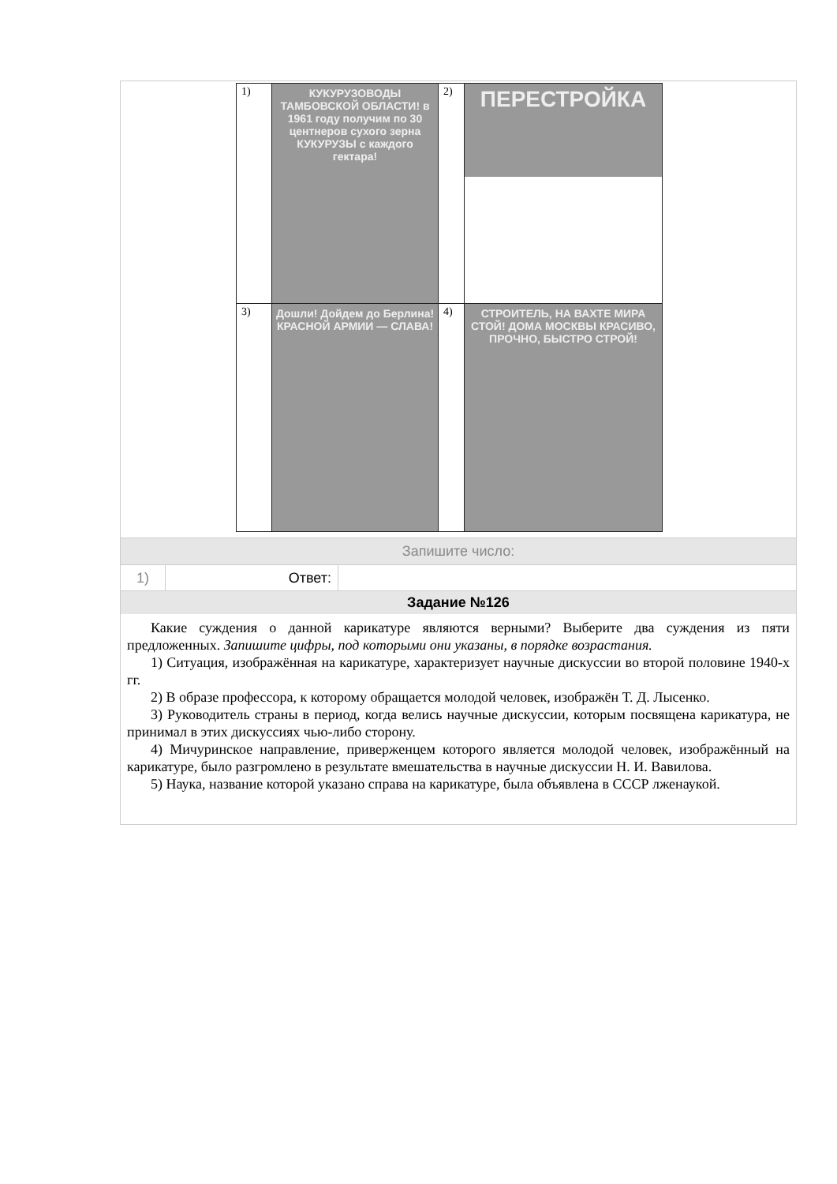| 1) | КУКУРУЗОВОДЫ ТАМБОВСКОЙ ОБЛАСТИ! в 1961 году получим по 30 центнеров сухого зерна КУКУРУЗЫ с каждого гектара! | 2) | ПЕРЕСТРОЙКА |
| 3) | Дошли! Дойдем до Берлина! КРАСНОЙ АРМИИ — СЛАВА! | 4) | СТРОИТЕЛЬ, НА ВАХТЕ МИРА СТОЙ! ДОМА МОСКВЫ КРАСИВО, ПРОЧНО, БЫСТРО СТРОЙ! |
Запишите число:
1) Ответ:
Задание №126
Какие суждения о данной карикатуре являются верными? Выберите два суждения из пяти предложенных. Запишите цифры, под которыми они указаны, в порядке возрастания.
1) Ситуация, изображённая на карикатуре, характеризует научные дискуссии во второй половине 1940-х гг.
2) В образе профессора, к которому обращается молодой человек, изображён Т. Д. Лысенко.
3) Руководитель страны в период, когда велись научные дискуссии, которым посвящена карикатура, не принимал в этих дискуссиях чью-либо сторону.
4) Мичуринское направление, приверженцем которого является молодой человек, изображённый на карикатуре, было разгромлено в результате вмешательства в научные дискуссии Н. И. Вавилова.
5) Наука, название которой указано справа на карикатуре, была объявлена в СССР лженаукой.